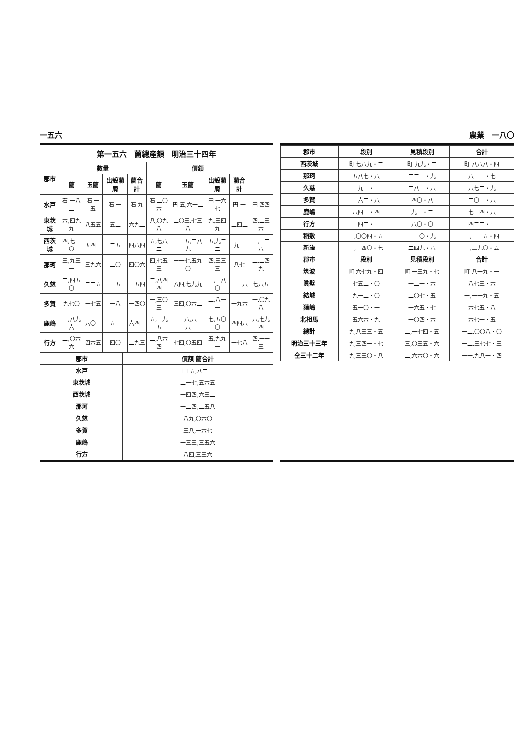一五六 農業　一八〇
| 郡市 | 段別 | 見積段別 | 合計 |
| --- | --- | --- | --- |
| 西茨城 | 町 七八九・二 | 町 九九・二 | 町 八八八・四 |
| 那珂 | 五八七・八 | 二二三・九 | 八一一・七 |
| 久慈 | 三九一・三 | 二八一・六 | 六七二・九 |
| 多賀 | 一六二・八 | 四〇・八 | 二〇三・六 |
| 鹿嶋 | 六四一・四 | 九三・二 | 七三四・六 |
| 行方 | 三四二・三 | 八〇・〇 | 四二二・三 |
| 稲敷 | 一,〇〇四・五 | 一三〇・九 | 一,一三五・四 |
| 新治 | 一,一四〇・七 | 二四九・八 | 一,三九〇・五 |
| 郡市 | 段別 | 見積段別 | 合計 |
| 筑波 | 町 六七九・四 | 町 一三九・七 | 町 八一九・一 |
| 眞壁 | 七五二・〇 | 一二一・六 | 八七三・六 |
| 結城 | 九一二・〇 | 二〇七・五 | 一,一一九・五 |
| 猿嶋 | 五一〇・一 | 一六五・七 | 六七五・八 |
| 北相馬 | 五六六・九 | 一〇四・六 | 六七一・五 |
| 總計 | 九,八三三・五 | 二,一七四・五 | 一二,〇〇八・〇 |
| 明治三十三年 | 九,三四一・七 | 三,〇三五・六 | 一二,三七七・三 |
| 仝三十二年 | 九,三三〇・八 | 二,六六〇・六 | 一一,九八一・四 |
第一五六 藺總産額 明治三十四年
| 郡市 | 數量 | | | | 價額 | | | | |
| --- | --- | --- | --- | --- | --- | --- | --- | --- | --- |
| | 藺 | 玉藺 | 出殻藺屑 | 藺合計 | 藺 | 玉藺 | 出殻藺屑 | 藺合計 | |
| 水戸 | 石 一八二 | 石 一五 | 石 一 | 石 九 | 石 二〇六 | 円 五,六一二 | 円 一六七 | 円 一 | 円 四四 |
| 東茨城 | 六,四九九 | 八五五 | 五二 | 六九二 | 八,〇九八 | 二〇三,七三八 | 九,三四九 | 二四二 | 四,二三六 |
| 西茨城 | 四,七三〇 | 五四三 | 二五 | 四八四 | 五,七八二 | 一三五,二八九 | 五,九二二 | 九三 | 三,三二八 |
| 那珂 | 三,九三一 | 三九六 | 二〇 | 四〇六 | 四,七五三 | 一一七,五九〇 | 四,三三三 | 八七 | 二,二四九 |
| 久慈 | 二,四五〇 | 二二五 | 一五 | 一五四 | 二,八四四 | 八四,七九九 | 三,三八〇 | 一一六 | 七六五 |
| 多賀 | 九七〇 | 一七五 | 一八 | 一四〇 | 一,三〇三 | 三四,〇六二 | 二,八一一 | 一九六 | 一,〇九八 |
| 鹿嶋 | 三,八九六 | 六〇三 | 五三 | 六四三 | 五,一九五 | 一一八,六一六 | 七,五〇〇 | 四四六 | 六,七九四 |
| 行方 | 二,〇六六 | 四六五 | 四〇 | 二九三 | 二,八六四 | 七四,〇五四 | 五,九九一 | 一七八 | 四,一一三 |
| 郡市 | 價額 藺合計 |
| --- | --- |
| 水戸 | 円 五,八二三 |
| 東茨城 | 二一七,五六五 |
| 西茨城 | 一四四,六三二 |
| 那珂 | 一二四,二五八 |
| 久慈 | 八九,〇六〇 |
| 多賀 | 三八,一六七 |
| 鹿嶋 | 一三三,三五六 |
| 行方 | 八四,三三六 |